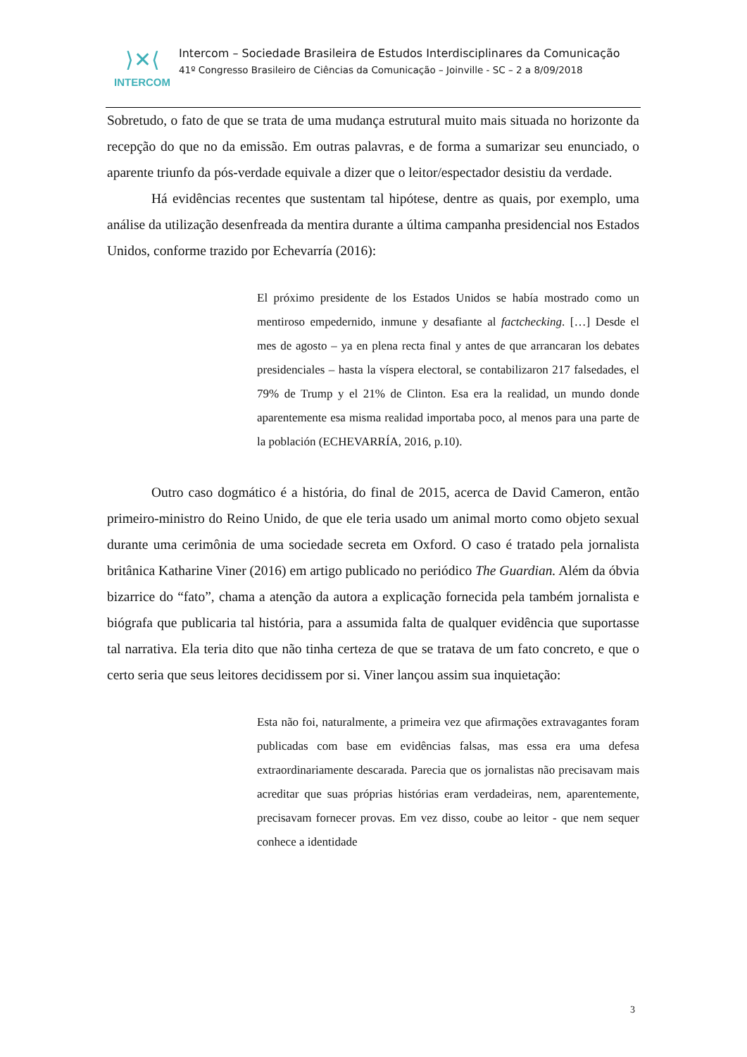⟩✕⟨
INTERCOM
Intercom – Sociedade Brasileira de Estudos Interdisciplinares da Comunicação
41º Congresso Brasileiro de Ciências da Comunicação – Joinville - SC – 2 a 8/09/2018
Sobretudo, o fato de que se trata de uma mudança estrutural muito mais situada no horizonte da recepção do que no da emissão. Em outras palavras, e de forma a sumarizar seu enunciado, o aparente triunfo da pós-verdade equivale a dizer que o leitor/espectador desistiu da verdade.
Há evidências recentes que sustentam tal hipótese, dentre as quais, por exemplo, uma análise da utilização desenfreada da mentira durante a última campanha presidencial nos Estados Unidos, conforme trazido por Echevarría (2016):
El próximo presidente de los Estados Unidos se había mostrado como un mentiroso empedernido, inmune y desafiante al factchecking. […] Desde el mes de agosto – ya en plena recta final y antes de que arrancaran los debates presidenciales – hasta la víspera electoral, se contabilizaron 217 falsedades, el 79% de Trump y el 21% de Clinton. Esa era la realidad, un mundo donde aparentemente esa misma realidad importaba poco, al menos para una parte de la población (ECHEVARRÍA, 2016, p.10).
Outro caso dogmático é a história, do final de 2015, acerca de David Cameron, então primeiro-ministro do Reino Unido, de que ele teria usado um animal morto como objeto sexual durante uma cerimônia de uma sociedade secreta em Oxford. O caso é tratado pela jornalista britânica Katharine Viner (2016) em artigo publicado no periódico The Guardian. Além da óbvia bizarrice do “fato”, chama a atenção da autora a explicação fornecida pela também jornalista e biógrafa que publicaria tal história, para a assumida falta de qualquer evidência que suportasse tal narrativa. Ela teria dito que não tinha certeza de que se tratava de um fato concreto, e que o certo seria que seus leitores decidissem por si. Viner lançou assim sua inquietação:
Esta não foi, naturalmente, a primeira vez que afirmações extravagantes foram publicadas com base em evidências falsas, mas essa era uma defesa extraordinariamente descarada. Parecia que os jornalistas não precisavam mais acreditar que suas próprias histórias eram verdadeiras, nem, aparentemente, precisavam fornecer provas. Em vez disso, coube ao leitor - que nem sequer conhece a identidade
3